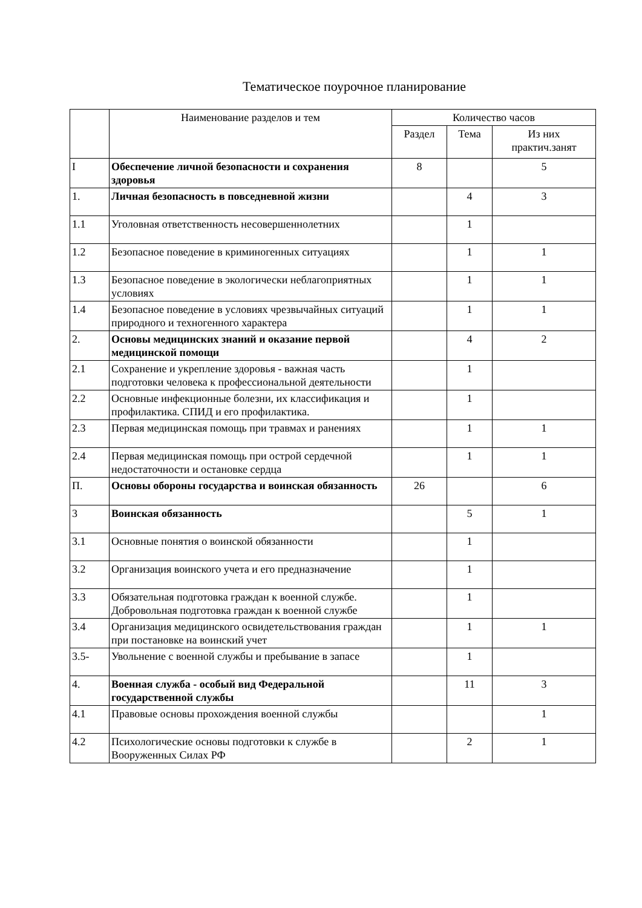Тематическое поурочное планирование
| | Наименование разделов и тем | Количество часов | | |
| --- | --- | --- | --- | --- |
| | | Раздел | Тема | Из них практич.занят |
| I | Обеспечение личной безопасности и сохранения здоровья | 8 | | 5 |
| 1. | Личная безопасность в повседневной жизни | | 4 | 3 |
| 1.1 | Уголовная ответственность несовершеннолетних | | 1 | |
| 1.2 | Безопасное поведение в криминогенных ситуациях | | 1 | 1 |
| 1.3 | Безопасное поведение в экологически неблагоприятных условиях | | 1 | 1 |
| 1.4 | Безопасное поведение в условиях чрезвычайных ситуаций природного и техногенного характера | | 1 | 1 |
| 2. | Основы медицинских знаний и оказание первой медицинской помощи | | 4 | 2 |
| 2.1 | Сохранение и укрепление здоровья - важная часть подготовки человека к профессиональной деятельности | | 1 | |
| 2.2 | Основные инфекционные болезни, их классификация и профилактика. СПИД и его профилактика. | | 1 | |
| 2.3 | Первая медицинская помощь при травмах и ранениях | | 1 | 1 |
| 2.4 | Первая медицинская помощь при острой сердечной недостаточности и остановке сердца | | 1 | 1 |
| П. | Основы обороны государства и воинская обязанность | 26 | | 6 |
| 3 | Воинская обязанность | | 5 | 1 |
| 3.1 | Основные понятия о воинской обязанности | | 1 | |
| 3.2 | Организация воинского учета и его предназначение | | 1 | |
| 3.3 | Обязательная подготовка граждан к военной службе. Добровольная подготовка граждан к военной службе | | 1 | |
| 3.4 | Организация медицинского освидетельствования граждан при постановке на воинский учет | | 1 | 1 |
| 3.5- | Увольнение с военной службы и пребывание в запасе | | 1 | |
| 4. | Военная служба - особый вид Федеральной государственной службы | | 11 | 3 |
| 4.1 | Правовые основы прохождения военной службы | | | 1 |
| 4.2 | Психологические основы подготовки к службе в Вооруженных Силах РФ | | 2 | 1 |